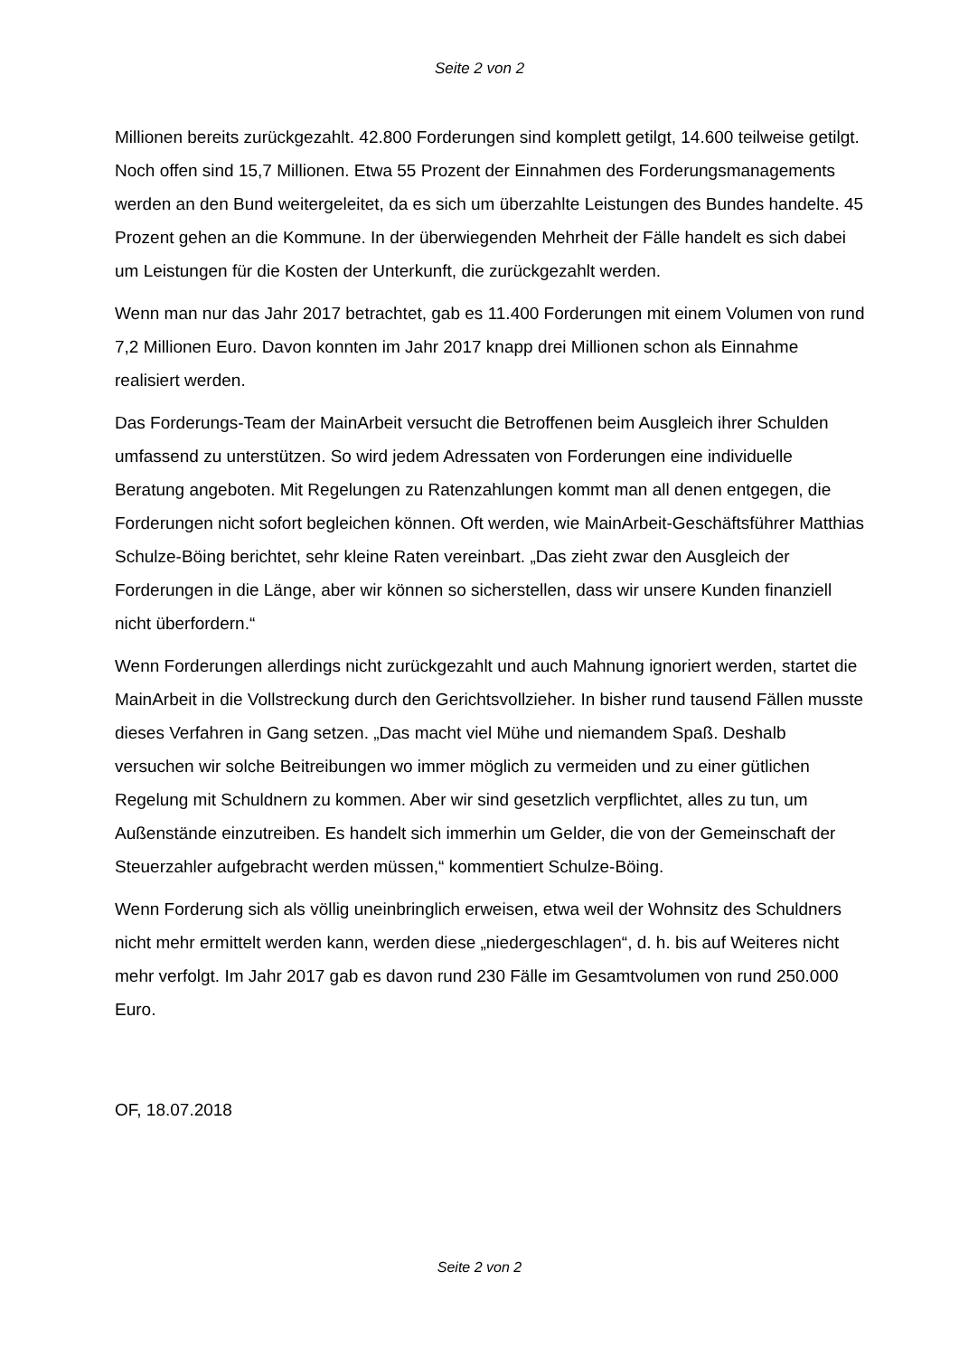Seite 2 von 2
Millionen bereits zurückgezahlt. 42.800 Forderungen sind komplett getilgt, 14.600 teilweise getilgt. Noch offen sind 15,7 Millionen. Etwa 55 Prozent der Einnahmen des Forderungsmanagements werden an den Bund weitergeleitet, da es sich um überzahlte Leistungen des Bundes handelte. 45 Prozent gehen an die Kommune. In der überwiegenden Mehrheit der Fälle handelt es sich dabei um Leistungen für die Kosten der Unterkunft, die zurückgezahlt werden.
Wenn man nur das Jahr 2017 betrachtet, gab es 11.400 Forderungen mit einem Volumen von rund 7,2 Millionen Euro. Davon konnten im Jahr 2017 knapp drei Millionen schon als Einnahme realisiert werden.
Das Forderungs-Team der MainArbeit versucht die Betroffenen beim Ausgleich ihrer Schulden umfassend zu unterstützen. So wird jedem Adressaten von Forderungen eine individuelle Beratung angeboten. Mit Regelungen zu Ratenzahlungen kommt man all denen entgegen, die Forderungen nicht sofort begleichen können. Oft werden, wie MainArbeit-Geschäftsführer Matthias Schulze-Böing berichtet, sehr kleine Raten vereinbart. „Das zieht zwar den Ausgleich der Forderungen in die Länge, aber wir können so sicherstellen, dass wir unsere Kunden finanziell nicht überfordern.“
Wenn Forderungen allerdings nicht zurückgezahlt und auch Mahnung ignoriert werden, startet die MainArbeit in die Vollstreckung durch den Gerichtsvollzieher. In bisher rund tausend Fällen musste dieses Verfahren in Gang setzen. „Das macht viel Mühe und niemandem Spaß. Deshalb versuchen wir solche Beitreibungen wo immer möglich zu vermeiden und zu einer gütlichen Regelung mit Schuldnern zu kommen. Aber wir sind gesetzlich verpflichtet, alles zu tun, um Außenstände einzutreiben. Es handelt sich immerhin um Gelder, die von der Gemeinschaft der Steuerzahler aufgebracht werden müssen,“ kommentiert Schulze-Böing.
Wenn Forderung sich als völlig uneinbringlich erweisen, etwa weil der Wohnsitz des Schuldners nicht mehr ermittelt werden kann, werden diese „niedergeschlagen“, d. h. bis auf Weiteres nicht mehr verfolgt. Im Jahr 2017 gab es davon rund 230 Fälle im Gesamtvolumen von rund 250.000 Euro.
OF, 18.07.2018
Seite 2 von 2